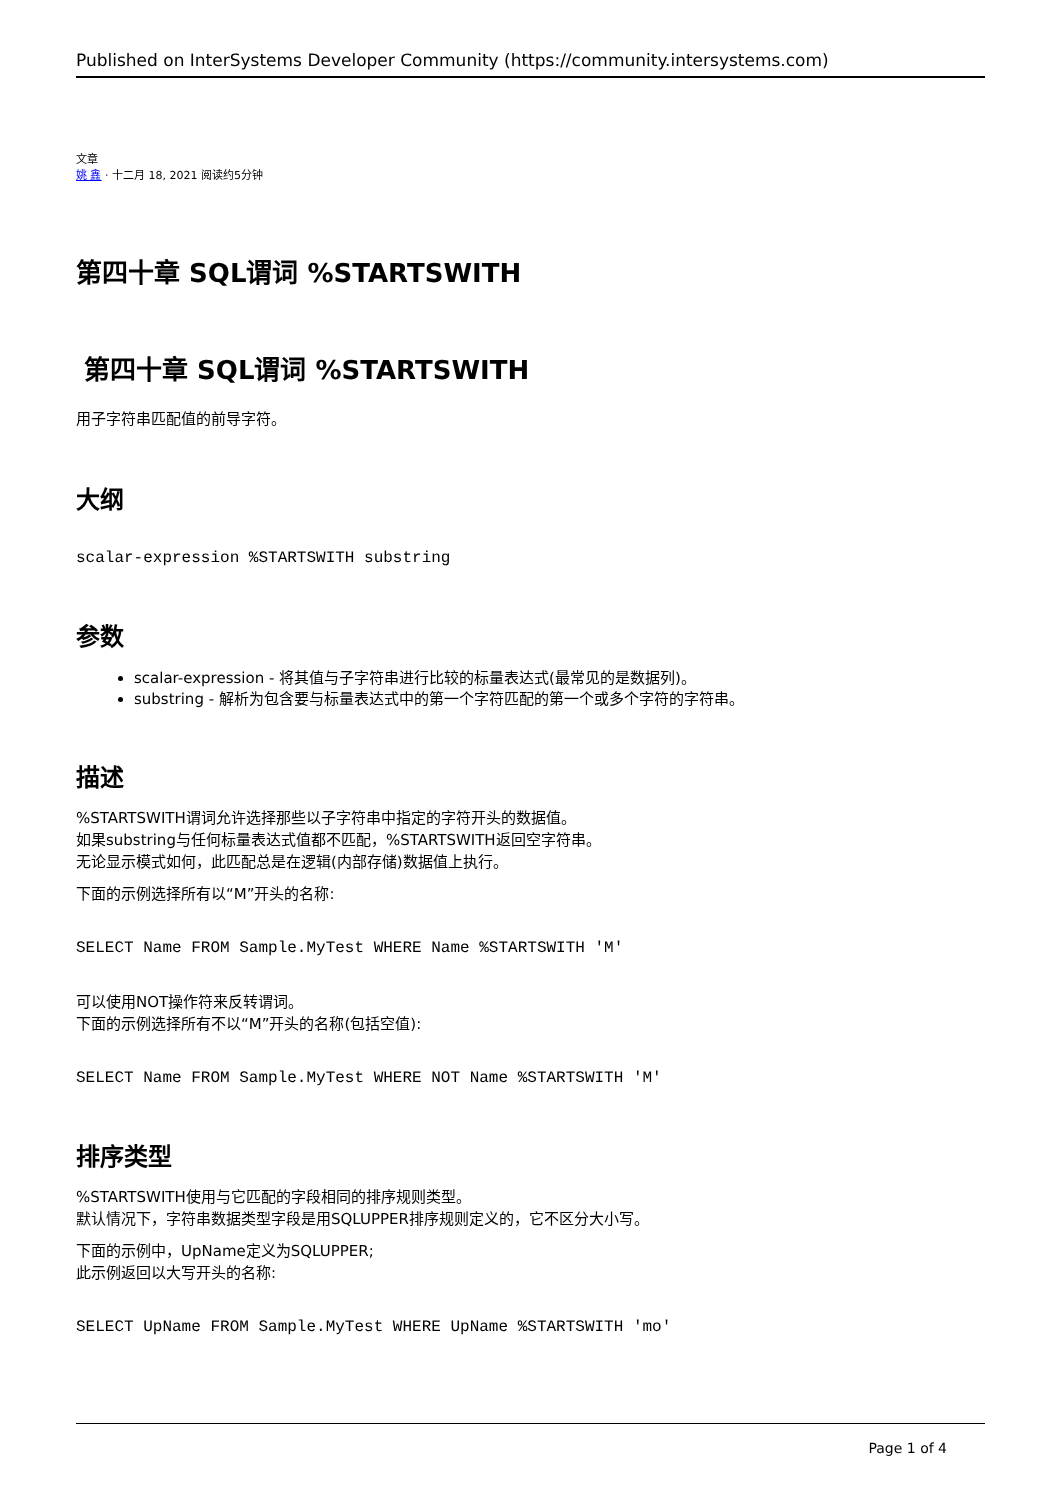Published on InterSystems Developer Community (https://community.intersystems.com)
文章
姚 鑫 · 十二月 18, 2021 阅读约5分钟
第四十章 SQL谓词 %STARTSWITH
第四十章 SQL谓词 %STARTSWITH
用子字符串匹配值的前导字符。
大纲
scalar-expression %STARTSWITH substring
参数
scalar-expression - 将其值与子字符串进行比较的标量表达式(最常见的是数据列)。
substring - 解析为包含要与标量表达式中的第一个字符匹配的第一个或多个字符的字符串。
描述
%STARTSWITH谓词允许选择那些以子字符串中指定的字符开头的数据值。
如果substring与任何标量表达式值都不匹配，%STARTSWITH返回空字符串。
无论显示模式如何，此匹配总是在逻辑(内部存储)数据值上执行。
下面的示例选择所有以“M”开头的名称:
SELECT Name FROM Sample.MyTest WHERE Name %STARTSWITH 'M'
可以使用NOT操作符来反转谓词。
下面的示例选择所有不以“M”开头的名称(包括空值):
SELECT Name FROM Sample.MyTest WHERE NOT Name %STARTSWITH 'M'
排序类型
%STARTSWITH使用与它匹配的字段相同的排序规则类型。
默认情况下，字符串数据类型字段是用SQLUPPER排序规则定义的，它不区分大小写。
下面的示例中，UpName定义为SQLUPPER;
此示例返回以大写开头的名称:
SELECT UpName FROM Sample.MyTest WHERE UpName %STARTSWITH 'mo'
Page 1 of 4